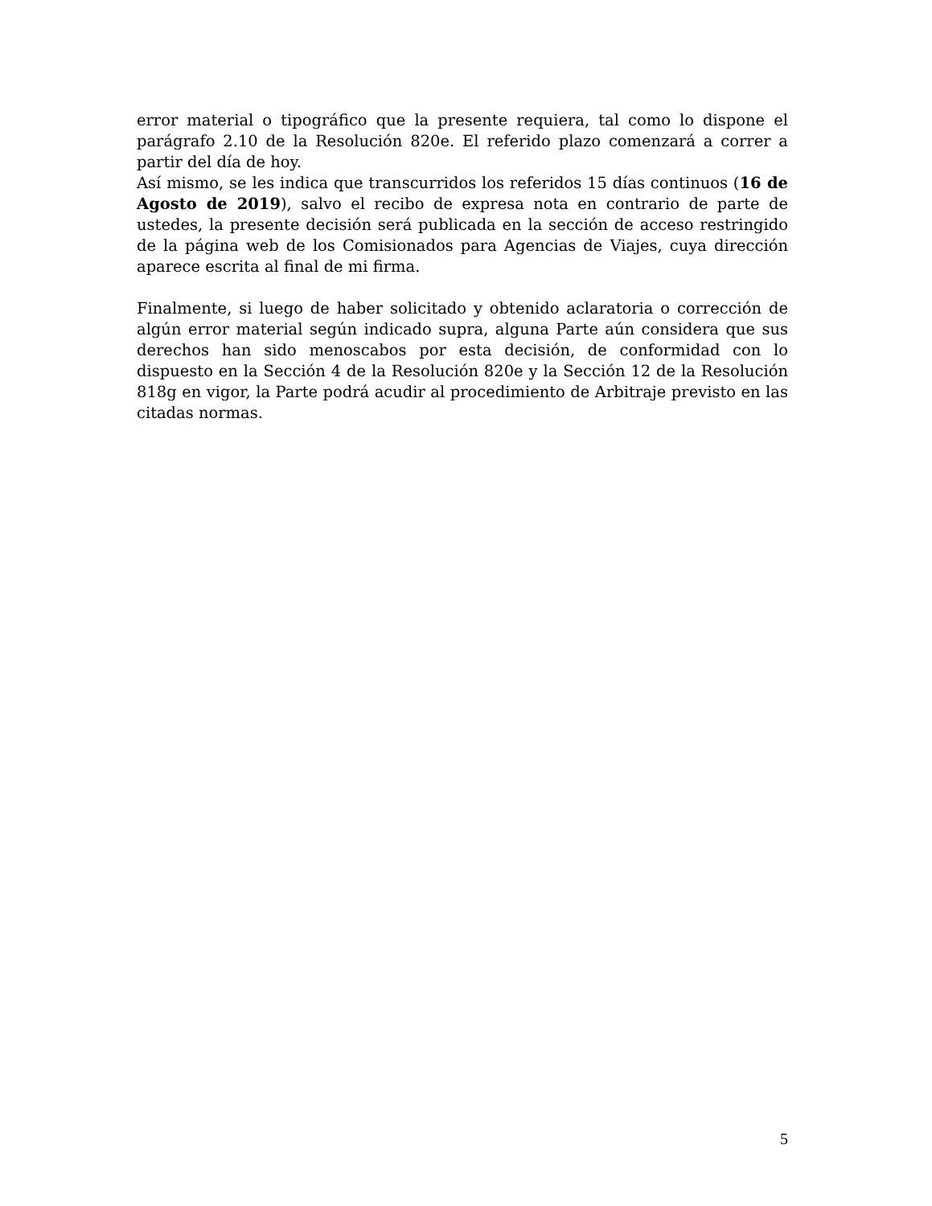error material o tipográfico que la presente requiera, tal como lo dispone el parágrafo 2.10 de la Resolución 820e. El referido plazo comenzará a correr a partir del día de hoy.
Así mismo, se les indica que transcurridos los referidos 15 días continuos (16 de Agosto de 2019), salvo el recibo de expresa nota en contrario de parte de ustedes, la presente decisión será publicada en la sección de acceso restringido de la página web de los Comisionados para Agencias de Viajes, cuya dirección aparece escrita al final de mi firma.
Finalmente, si luego de haber solicitado y obtenido aclaratoria o corrección de algún error material según indicado supra, alguna Parte aún considera que sus derechos han sido menoscabos por esta decisión, de conformidad con lo dispuesto en la Sección 4 de la Resolución 820e y la Sección 12 de la Resolución 818g en vigor, la Parte podrá acudir al procedimiento de Arbitraje previsto en las citadas normas.
5